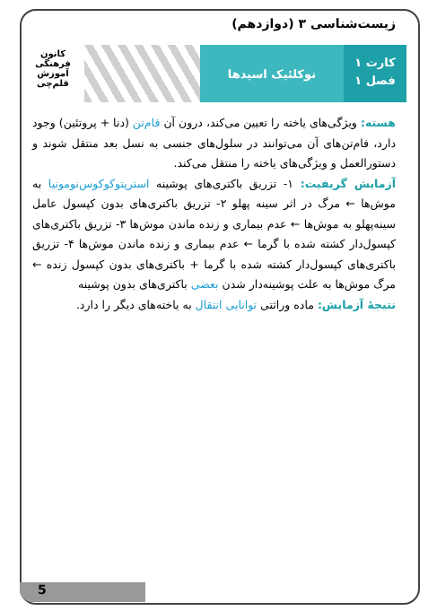زیست‌شناسی ۳ (دوازدهم)
کارت ۱
فصل ۱
نوکلئیک اسیدها
کانون
فرهنگی
آموزش
قلم‌چی
هسته: ویژگی‌های یاخته را تعیین می‌کند، درون آن فام‌تن (دنا + پروتئین) وجود دارد، فام‌تن‌های آن می‌توانند در سلول‌های جنسی به نسل بعد منتقل شوند و دستورالعمل و ویژگی‌های یاخته را منتقل می‌کند.
آزمایش گریفیت: ۱- تزریق باکتری‌های پوشینه استرپتوکوکوس‌نومونیا به موش‌ها ← مرگ در اثر سینه پهلو ۲- تزریق باکتری‌های بدون کپسول عامل سینه‌پهلو به موش‌ها ← عدم بیماری و زنده ماندن موش‌ها ۳- تزریق باکتری‌های کپسول‌دار کشته شده با گرما ← عدم بیماری و زنده ماندن موش‌ها ۴- تزریق باکتری‌های کپسول‌دار کشته شده با گرما + باکتری‌های بدون کپسول زنده ← مرگ موش‌ها به علت پوشینه‌دار شدن بعضی باکتری‌های بدون پوشینه
نتیجهٔ آزمایش: ماده وراثتی توانایی انتقال به یاخته‌های دیگر را دارد.
5